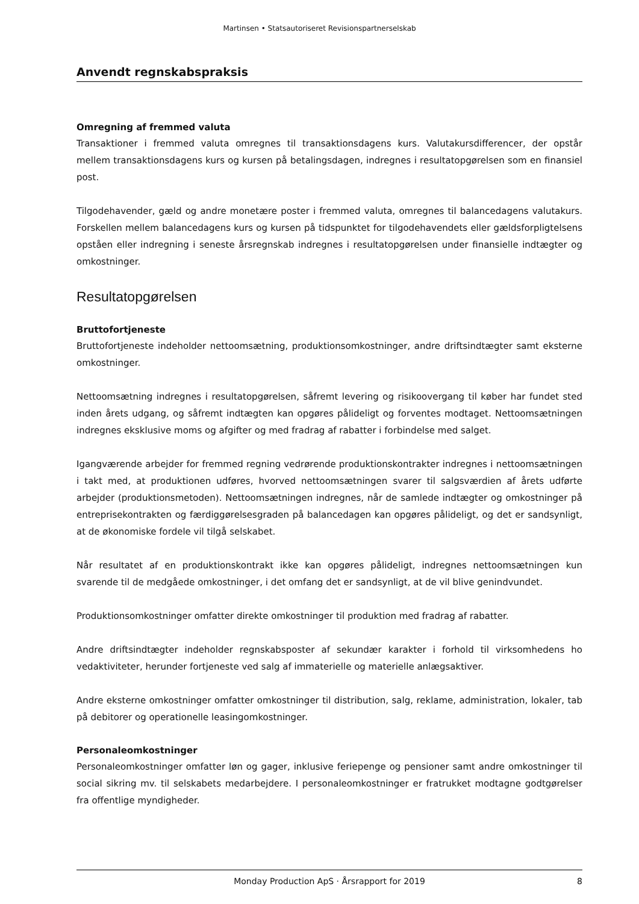Martinsen • Statsautoriseret Revisionspartnerselskab
Anvendt regnskabspraksis
Omregning af fremmed valuta
Transaktioner i fremmed valuta omregnes til transaktionsdagens kurs. Valutakursdifferencer, der opstår mellem transaktionsdagens kurs og kursen på betalingsdagen, indregnes i resultatopgørelsen som en finansiel post.
Tilgodehavender, gæld og andre monetære poster i fremmed valuta, omregnes til balancedagens valutakurs. Forskellen mellem balancedagens kurs og kursen på tidspunktet for tilgodehavendets eller gældsforpligtelsens opståen eller indregning i seneste årsregnskab indregnes i resultatopgørelsen under finansielle indtægter og omkostninger.
Resultatopgørelsen
Bruttofortjeneste
Bruttofortjeneste indeholder nettoomsætning, produktionsomkostninger, andre driftsindtægter samt eksterne omkostninger.
Nettoomsætning indregnes i resultatopgørelsen, såfremt levering og risikoovergang til køber har fundet sted inden årets udgang, og såfremt indtægten kan opgøres pålideligt og forventes modtaget. Nettoomsætningen indregnes eksklusive moms og afgifter og med fradrag af rabatter i forbindelse med salget.
Igangværende arbejder for fremmed regning vedrørende produktionskontrakter indregnes i nettoomsætningen i takt med, at produktionen udføres, hvorved nettoomsætningen svarer til salgsværdien af årets udførte arbejder (produktionsmetoden). Nettoomsætningen indregnes, når de samlede indtægter og omkostninger på entreprisekontrakten og færdiggørelsesgraden på balancedagen kan opgøres pålideligt, og det er sandsynligt, at de økonomiske fordele vil tilgå selskabet.
Når resultatet af en produktionskontrakt ikke kan opgøres pålideligt, indregnes nettoomsætningen kun svarende til de medgåede omkostninger, i det omfang det er sandsynligt, at de vil blive genindvundet.
Produktionsomkostninger omfatter direkte omkostninger til produktion med fradrag af rabatter.
Andre driftsindtægter indeholder regnskabsposter af sekundær karakter i forhold til virksomhedens ho vedaktiviteter, herunder fortjeneste ved salg af immaterielle og materielle anlægsaktiver.
Andre eksterne omkostninger omfatter omkostninger til distribution, salg, reklame, administration, lokaler, tab på debitorer og operationelle leasingomkostninger.
Personaleomkostninger
Personaleomkostninger omfatter løn og gager, inklusive feriepenge og pensioner samt andre omkostninger til social sikring mv. til selskabets medarbejdere. I personaleomkostninger er fratrukket modtagne godtgørelser fra offentlige myndigheder.
Monday Production ApS · Årsrapport for 2019 8